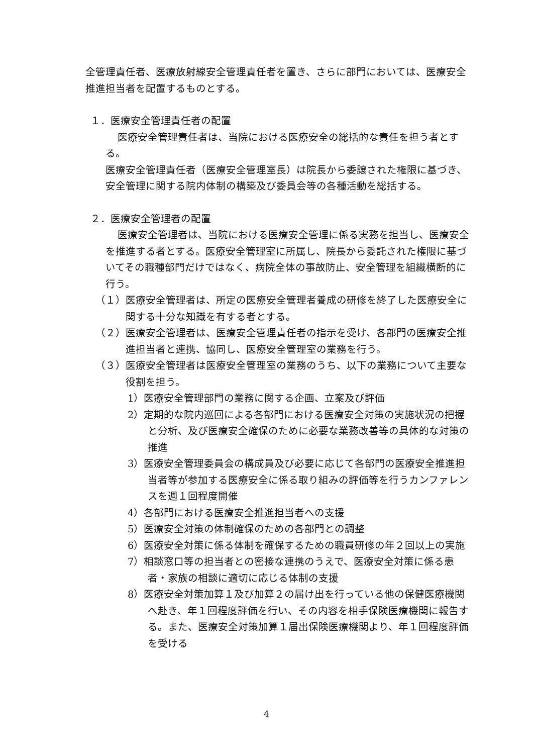全管理責任者、医療放射線安全管理責任者を置き、さらに部門においては、医療安全推進担当者を配置するものとする。
１．医療安全管理責任者の配置
医療安全管理責任者は、当院における医療安全の総括的な責任を担う者とする。
医療安全管理責任者（医療安全管理室長）は院長から委譲された権限に基づき、安全管理に関する院内体制の構築及び委員会等の各種活動を総括する。
２．医療安全管理者の配置
医療安全管理者は、当院における医療安全管理に係る実務を担当し、医療安全を推進する者とする。医療安全管理室に所属し、院長から委託された権限に基づいてその職種部門だけではなく、病院全体の事故防止、安全管理を組織横断的に行う。
（１）医療安全管理者は、所定の医療安全管理者養成の研修を終了した医療安全に関する十分な知識を有する者とする。
（２）医療安全管理者は、医療安全管理責任者の指示を受け、各部門の医療安全推進担当者と連携、協同し、医療安全管理室の業務を行う。
（３）医療安全管理者は医療安全管理室の業務のうち、以下の業務について主要な役割を担う。
1）医療安全管理部門の業務に関する企画、立案及び評価
2）定期的な院内巡回による各部門における医療安全対策の実施状況の把握と分析、及び医療安全確保のために必要な業務改善等の具体的な対策の推進
3）医療安全管理委員会の構成員及び必要に応じて各部門の医療安全推進担当者等が参加する医療安全に係る取り組みの評価等を行うカンファレンスを週１回程度開催
4）各部門における医療安全推進担当者への支援
5）医療安全対策の体制確保のための各部門との調整
6）医療安全対策に係る体制を確保するための職員研修の年２回以上の実施
7）相談窓口等の担当者との密接な連携のうえで、医療安全対策に係る患者・家族の相談に適切に応じる体制の支援
8）医療安全対策加算１及び加算２の届け出を行っている他の保健医療機関へ赴き、年１回程度評価を行い、その内容を相手保険医療機関に報告する。また、医療安全対策加算１届出保険医療機関より、年１回程度評価を受ける
4